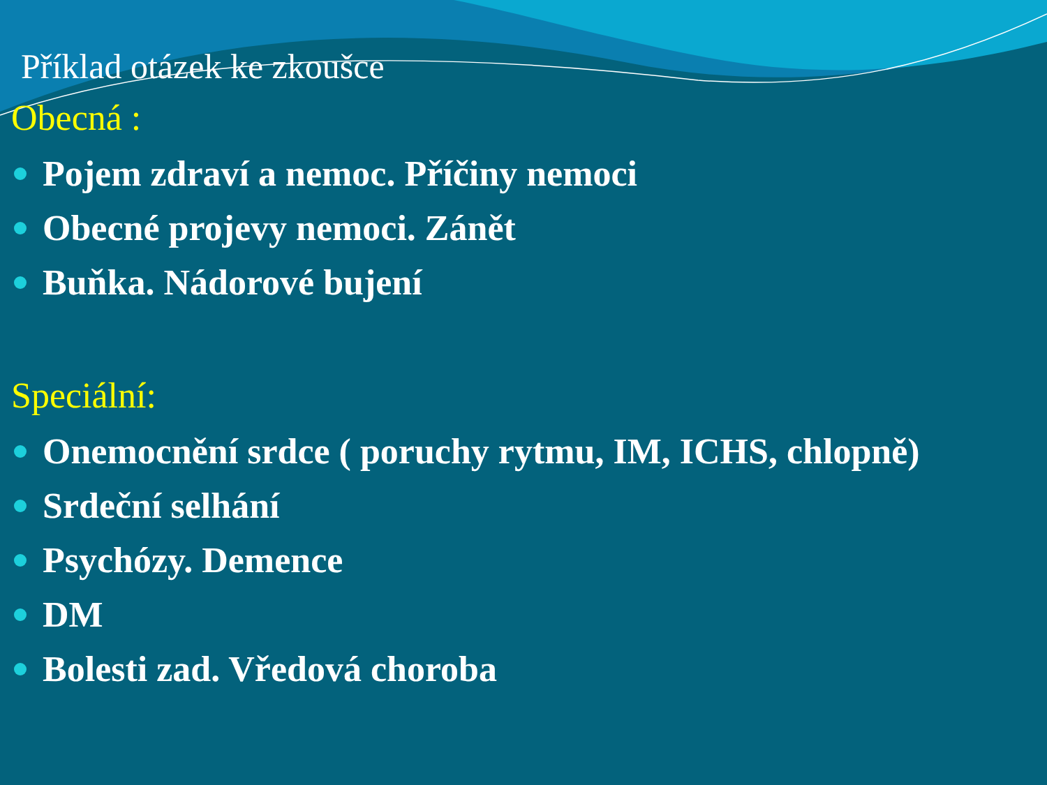Příklad otázek ke zkoušce
Obecná :
Pojem zdraví a nemoc. Příčiny nemoci
Obecné projevy nemoci. Zánět
Buňka. Nádorové bujení
Speciální:
Onemocnění srdce ( poruchy rytmu, IM, ICHS, chlopně)
Srdeční selhání
Psychózy. Demence
DM
Bolesti zad. Vředová choroba